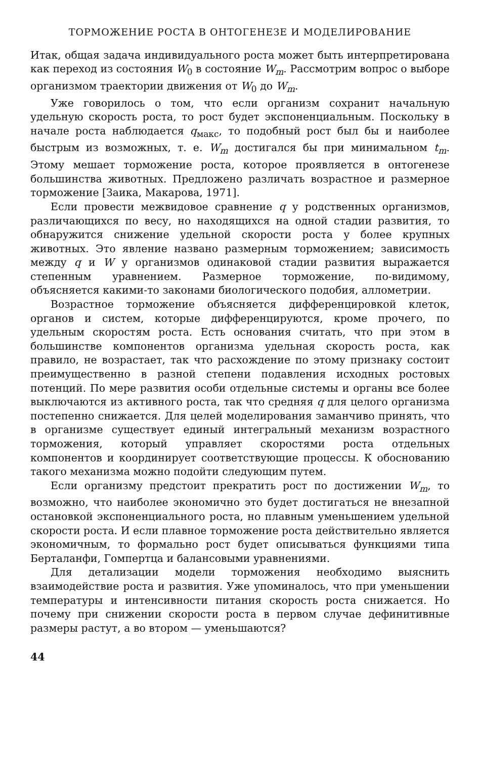ТОРМОЖЕНИЕ РОСТА В ОНТОГЕНЕЗЕ И МОДЕЛИРОВАНИЕ
Итак, общая задача индивидуального роста может быть интерпретирована как переход из состояния W<sub>0</sub> в состояние W<sub>m</sub>. Рассмотрим вопрос о выборе организмом траектории движения от W<sub>0</sub> до W<sub>m</sub>.
Уже говорилось о том, что если организм сохранит начальную удельную скорость роста, то рост будет экспоненциальным. Поскольку в начале роста наблюдается q<sub>макс</sub>, то подобный рост был бы и наиболее быстрым из возможных, т. е. W<sub>m</sub> достигался бы при минимальном t<sub>m</sub>. Этому мешает торможение роста, которое проявляется в онтогенезе большинства животных. Предложено различать возрастное и размерное торможение [Заика, Макарова, 1971].
Если провести межвидовое сравнение q у родственных организмов, различающихся по весу, но находящихся на одной стадии развития, то обнаружится снижение удельной скорости роста у более крупных животных. Это явление названо размерным торможением; зависимость между q и W у организмов одинаковой стадии развития выражается степенным уравнением. Размерное торможение, по-видимому, объясняется какими-то законами биологического подобия, аллометрии.
Возрастное торможение объясняется дифференцировкой клеток, органов и систем, которые дифференцируются, кроме прочего, по удельным скоростям роста. Есть основания считать, что при этом в большинстве компонентов организма удельная скорость роста, как правило, не возрастает, так что расхождение по этому признаку состоит преимущественно в разной степени подавления исходных ростовых потенций. По мере развития особи отдельные системы и органы все более выключаются из активного роста, так что средняя q для целого организма постепенно снижается. Для целей моделирования заманчиво принять, что в организме существует единый интегральный механизм возрастного торможения, который управляет скоростями роста отдельных компонентов и координирует соответствующие процессы. К обоснованию такого механизма можно подойти следующим путем.
Если организму предстоит прекратить рост по достижении W<sub>m</sub>, то возможно, что наиболее экономично это будет достигаться не внезапной остановкой экспоненциального роста, но плавным уменьшением удельной скорости роста. И если плавное торможение роста действительно является экономичным, то формально рост будет описываться функциями типа Берталанфи, Гомпертца и балансовыми уравнениями.
Для детализации модели торможения необходимо выяснить взаимодействие роста и развития. Уже упоминалось, что при уменьшении температуры и интенсивности питания скорость роста снижается. Но почему при снижении скорости роста в первом случае дефинитивные размеры растут, а во втором — уменьшаются?
44